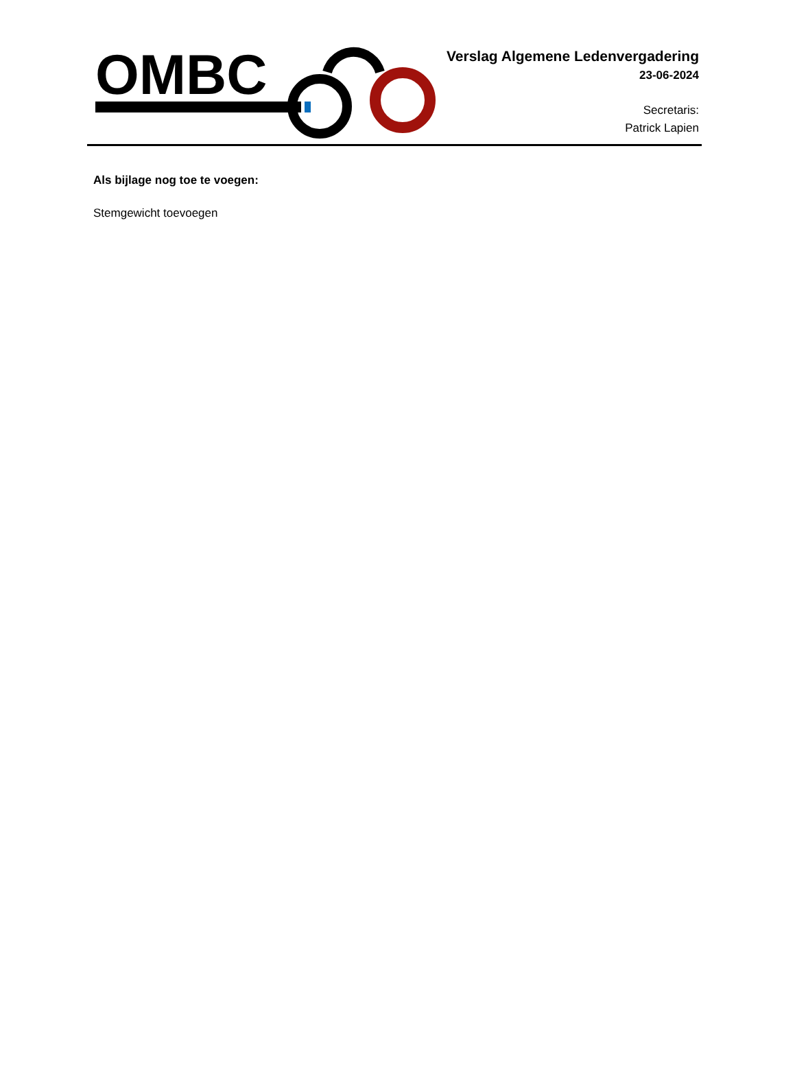OMBC
Verslag Algemene Ledenvergadering
23-06-2024
Secretaris:
Patrick Lapien
Als bijlage nog toe te voegen:
Stemgewicht toevoegen